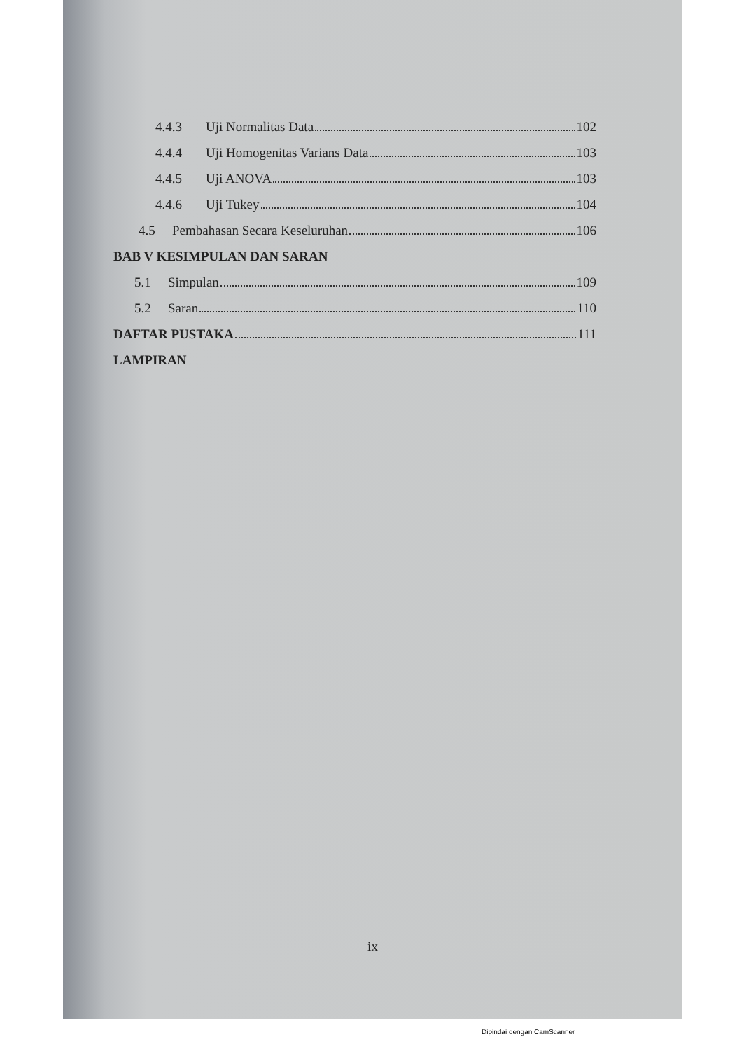4.4.3 Uji Normalitas Data 102
4.4.4 Uji Homogenitas Varians Data 103
4.4.5 Uji ANOVA 103
4.4.6 Uji Tukey 104
4.5 Pembahasan Secara Keseluruhan 106
BAB V KESIMPULAN DAN SARAN
5.1 Simpulan 109
5.2 Saran 110
DAFTAR PUSTAKA 111
LAMPIRAN
ix
Dipindai dengan CamScanner